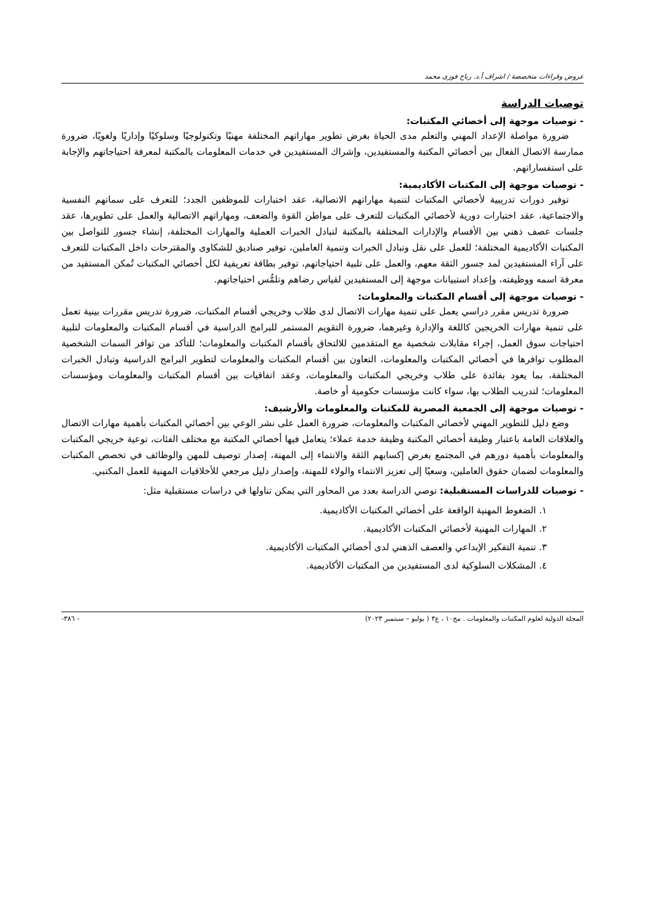عروض وقراءات متخصصة / اشراف أ.د. رباح فوزى محمد
توصيات الدراسة
- توصيات موجهة إلى أخصائي المكتبات:
ضرورة مواصلة الإعداد المهني والتعلم مدى الحياة بغرض تطوير مهاراتهم المختلفة مهنيًا وتكنولوجيًا وسلوكيًا وإداريًا ولغويًا، ضرورة ممارسة الاتصال الفعال بين أخصائي المكتبة والمستفيدين، وإشراك المستفيدين في خدمات المعلومات بالمكتبة لمعرفة احتياجاتهم والإجابة على استفساراتهم.
- توصيات موجهة إلى المكتبات الأكاديمية:
توفير دورات تدريبية لأخصائي المكتبات لتنمية مهاراتهم الاتصالية، عقد اختبارات للموظفين الجدد؛ للتعرف على سماتهم النفسية والاجتماعية، عقد اختبارات دورية لأخصائي المكتبات للتعرف على مواطن القوة والضعف، ومهاراتهم الاتصالية والعمل على تطويرها، عقد جلسات عصف ذهني بين الأقسام والإدارات المختلفة بالمكتبة لتبادل الخبرات العملية والمهارات المختلفة، إنشاء جسور للتواصل بين المكتبات الأكاديمية المختلفة؛ للعمل على نقل وتبادل الخبرات وتنمية العاملين، توفير صناديق للشكاوى والمقترحات داخل المكتبات للتعرف على آراء المستفيدين لمد جسور الثقة معهم، والعمل على تلبية احتياجاتهم، توفير بطاقة تعريفية لكل أخصائي المكتبات تُمكن المستفيد من معرفة اسمه ووظيفته، وإعداد استبيانات موجهة إلى المستفيدين لقياس رضاهم وتلمُّس احتياجاتهم.
- توصيات موجهة إلى أقسام المكتبات والمعلومات:
ضرورة تدريس مقرر دراسي يعمل على تنمية مهارات الاتصال لدى طلاب وخريجي أقسام المكتبات، ضرورة تدريس مقررات بينية تعمل على تنمية مهارات الخريجين كاللغة والإدارة وغيرهما، ضرورة التقويم المستمر للبرامج الدراسية في أقسام المكتبات والمعلومات لتلبية احتياجات سوق العمل، إجراء مقابلات شخصية مع المتقدمين للالتحاق بأقسام المكتبات والمعلومات؛ للتأكد من توافر السمات الشخصية المطلوب توافرها في أخصائي المكتبات والمعلومات، التعاون بين أقسام المكتبات والمعلومات لتطوير البرامج الدراسية وتبادل الخبرات المختلفة، بما يعود بفائدة على طلاب وخريجي المكتبات والمعلومات، وعقد اتفاقيات بين أقسام المكتبات والمعلومات ومؤسسات المعلومات؛ لتدريب الطلاب بها، سواء كانت مؤسسات حكومية أو خاصة.
- توصيات موجهة إلى الجمعية المصرية للمكتبات والمعلومات والأرشيف:
وضع دليل للتطوير المهني لأخصائي المكتبات والمعلومات، ضرورة العمل على نشر الوعي بين أخصائي المكتبات بأهمية مهارات الاتصال والعلاقات العامة باعتبار وظيفة أخصائي المكتبة وظيفة خدمة عملاء؛ يتعامل فيها أخصائي المكتبة مع مختلف الفئات، توعية خريجي المكتبات والمعلومات بأهمية دورهم في المجتمع بغرض إكسابهم الثقة والانتماء إلى المهنة، إصدار توصيف للمهن والوظائف في تخصص المكتبات والمعلومات لضمان حقوق العاملين، وسعيًا إلى تعزيز الانتماء والولاء للمهنة، وإصدار دليل مرجعي للأخلاقيات المهنية للعمل المكتبي.
- توصيات للدراسات المستقبلية: توصي الدراسة بعدد من المحاور التي يمكن تناولها في دراسات مستقبلية مثل:
١. الضغوط المهنية الواقعة على أخصائي المكتبات الأكاديمية.
٢. المهارات المهنية لأخصائي المكتبات الأكاديمية.
٣. تنمية التفكير الإبداعي والعصف الذهني لدى أخصائي المكتبات الأكاديمية.
٤. المشكلات السلوكية لدى المستفيدين من المكتبات الأكاديمية.
المجلة الدولية لعلوم المكتبات والمعلومات . مج١٠ ، ع٣ ( يوليو – سبتمبر ٢٠٢٣) - ٣٨٦-